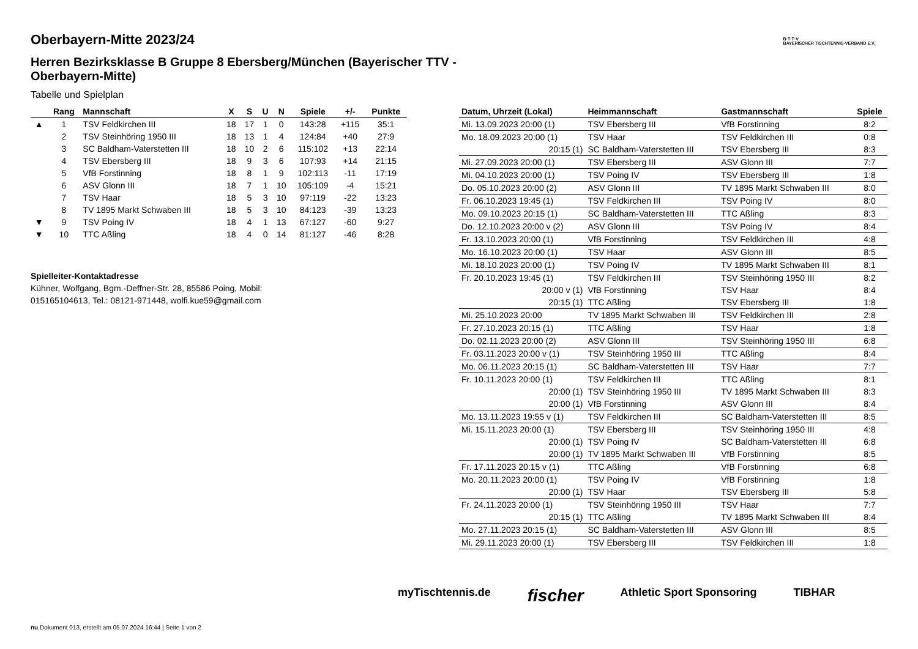B·T·T·V
BAYERISCHER TISCHTENNIS-VERBAND E.V.
Oberbayern-Mitte 2023/24
Herren Bezirksklasse B Gruppe 8 Ebersberg/München (Bayerischer TTV - Oberbayern-Mitte)
Tabelle und Spielplan
| | Rang | Mannschaft | X | S | U | N | Spiele | +/- | Punkte |
| --- | --- | --- | --- | --- | --- | --- | --- | --- | --- |
| ▲ | 1 | TSV Feldkirchen III | 18 | 17 | 1 | 0 | 143:28 | +115 | 35:1 |
| | 2 | TSV Steinhöring 1950 III | 18 | 13 | 1 | 4 | 124:84 | +40 | 27:9 |
| | 3 | SC Baldham-Vaterstetten III | 18 | 10 | 2 | 6 | 115:102 | +13 | 22:14 |
| | 4 | TSV Ebersberg III | 18 | 9 | 3 | 6 | 107:93 | +14 | 21:15 |
| | 5 | VfB Forstinning | 18 | 8 | 1 | 9 | 102:113 | -11 | 17:19 |
| | 6 | ASV Glonn III | 18 | 7 | 1 | 10 | 105:109 | -4 | 15:21 |
| | 7 | TSV Haar | 18 | 5 | 3 | 10 | 97:119 | -22 | 13:23 |
| | 8 | TV 1895 Markt Schwaben III | 18 | 5 | 3 | 10 | 84:123 | -39 | 13:23 |
| ▼ | 9 | TSV Poing IV | 18 | 4 | 1 | 13 | 67:127 | -60 | 9:27 |
| ▼ | 10 | TTC Aßling | 18 | 4 | 0 | 14 | 81:127 | -46 | 8:28 |
Spielleiter-Kontaktadresse
Kühner, Wolfgang, Bgm.-Deffner-Str. 28, 85586 Poing, Mobil:
015165104613, Tel.: 08121-971448, wolfi.kue59@gmail.com
| Datum, Uhrzeit (Lokal) | Heimmannschaft | Gastmannschaft | Spiele |
| --- | --- | --- | --- |
| Mi. 13.09.2023 20:00 (1) | TSV Ebersberg III | VfB Forstinning | 8:2 |
| Mo. 18.09.2023 20:00 (1) | TSV Haar | TSV Feldkirchen III | 0:8 |
| 20:15 (1) | SC Baldham-Vaterstetten III | TSV Ebersberg III | 8:3 |
| Mi. 27.09.2023 20:00 (1) | TSV Ebersberg III | ASV Glonn III | 7:7 |
| Mi. 04.10.2023 20:00 (1) | TSV Poing IV | TSV Ebersberg III | 1:8 |
| Do. 05.10.2023 20:00 (2) | ASV Glonn III | TV 1895 Markt Schwaben III | 8:0 |
| Fr. 06.10.2023 19:45 (1) | TSV Feldkirchen III | TSV Poing IV | 8:0 |
| Mo. 09.10.2023 20:15 (1) | SC Baldham-Vaterstetten III | TTC Aßling | 8:3 |
| Do. 12.10.2023 20:00 v (2) | ASV Glonn III | TSV Poing IV | 8:4 |
| Fr. 13.10.2023 20:00 (1) | VfB Forstinning | TSV Feldkirchen III | 4:8 |
| Mo. 16.10.2023 20:00 (1) | TSV Haar | ASV Glonn III | 8:5 |
| Mi. 18.10.2023 20:00 (1) | TSV Poing IV | TV 1895 Markt Schwaben III | 8:1 |
| Fr. 20.10.2023 19:45 (1) | TSV Feldkirchen III | TSV Steinhöring 1950 III | 8:2 |
| 20:00 v (1) | VfB Forstinning | TSV Haar | 8:4 |
| 20:15 (1) | TTC Aßling | TSV Ebersberg III | 1:8 |
| Mi. 25.10.2023 20:00 | TV 1895 Markt Schwaben III | TSV Feldkirchen III | 2:8 |
| Fr. 27.10.2023 20:15 (1) | TTC Aßling | TSV Haar | 1:8 |
| Do. 02.11.2023 20:00 (2) | ASV Glonn III | TSV Steinhöring 1950 III | 6:8 |
| Fr. 03.11.2023 20:00 v (1) | TSV Steinhöring 1950 III | TTC Aßling | 8:4 |
| Mo. 06.11.2023 20:15 (1) | SC Baldham-Vaterstetten III | TSV Haar | 7:7 |
| Fr. 10.11.2023 20:00 (1) | TSV Feldkirchen III | TTC Aßling | 8:1 |
| 20:00 (1) | TSV Steinhöring 1950 III | TV 1895 Markt Schwaben III | 8:3 |
| 20:00 (1) | VfB Forstinning | ASV Glonn III | 8:4 |
| Mo. 13.11.2023 19:55 v (1) | TSV Feldkirchen III | SC Baldham-Vaterstetten III | 8:5 |
| Mi. 15.11.2023 20:00 (1) | TSV Ebersberg III | TSV Steinhöring 1950 III | 4:8 |
| 20:00 (1) | TSV Poing IV | SC Baldham-Vaterstetten III | 6:8 |
| 20:00 (1) | TV 1895 Markt Schwaben III | VfB Forstinning | 8:5 |
| Fr. 17.11.2023 20:15 v (1) | TTC Aßling | VfB Forstinning | 6:8 |
| Mo. 20.11.2023 20:00 (1) | TSV Poing IV | VfB Forstinning | 1:8 |
| 20:00 (1) | TSV Haar | TSV Ebersberg III | 5:8 |
| Fr. 24.11.2023 20:00 (1) | TSV Steinhöring 1950 III | TSV Haar | 7:7 |
| 20:15 (1) | TTC Aßling | TV 1895 Markt Schwaben III | 8:4 |
| Mo. 27.11.2023 20:15 (1) | SC Baldham-Vaterstetten III | ASV Glonn III | 8:5 |
| Mi. 29.11.2023 20:00 (1) | TSV Ebersberg III | TSV Feldkirchen III | 1:8 |
myTischtennis.de fischer Athletic Sport Sponsoring TIBHAR
nu.Dokument 013, erstellt am 05.07.2024 16:44 | Seite 1 von 2